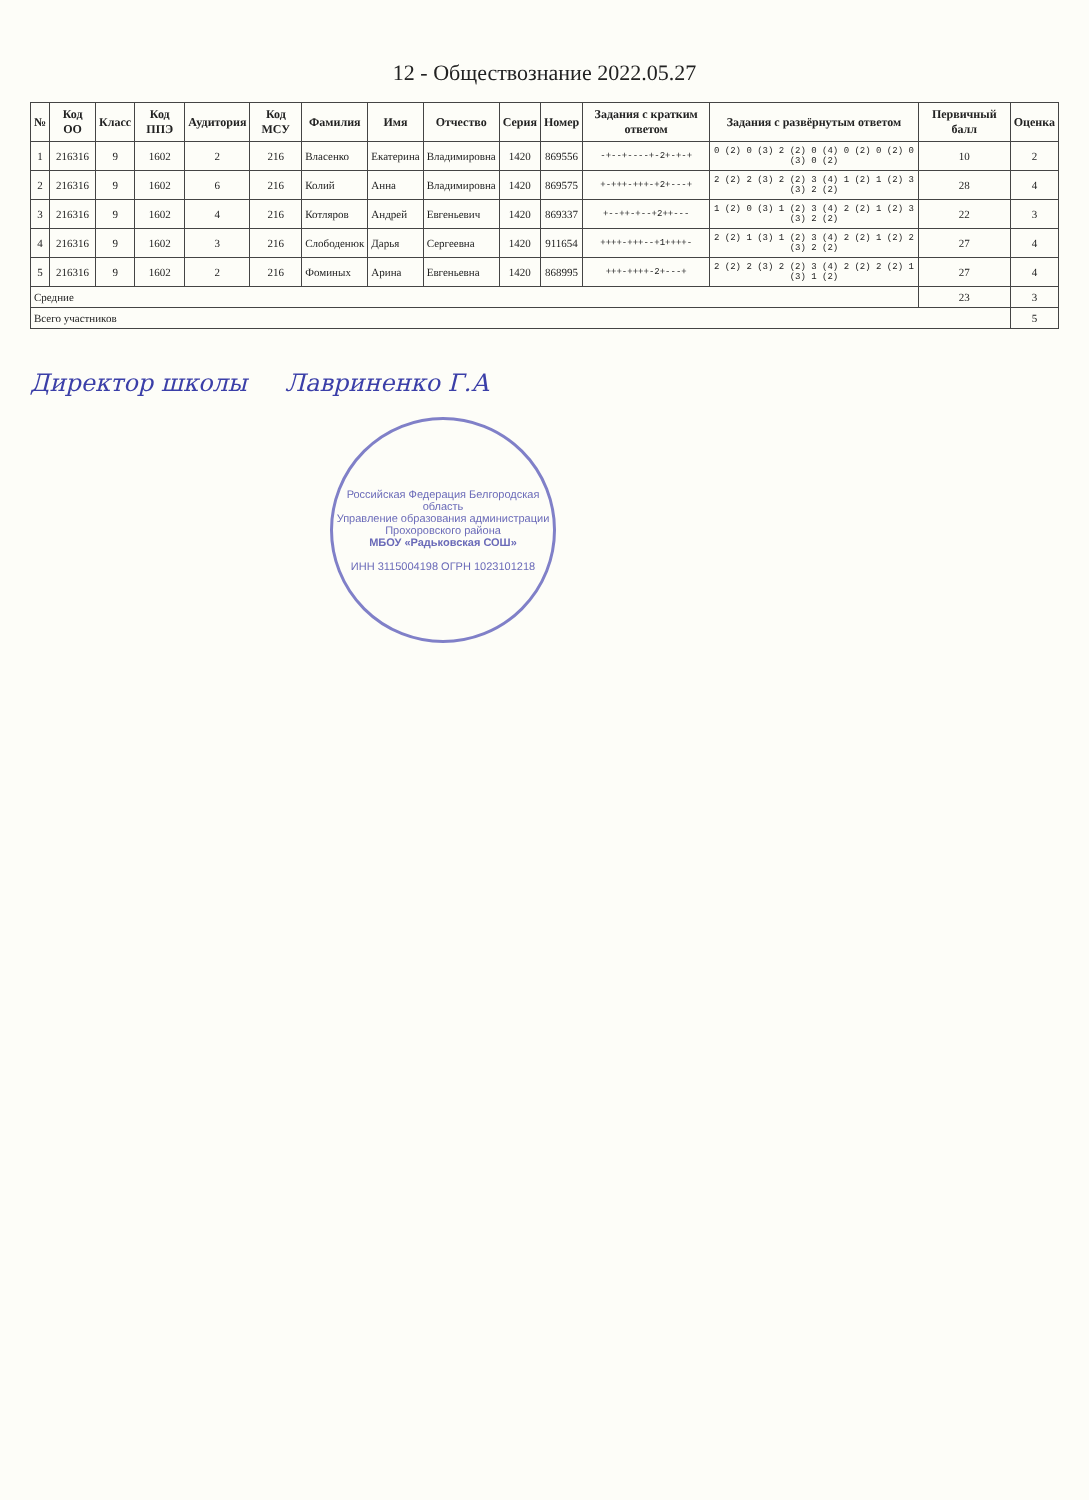12 - Обществознание 2022.05.27
| № | Код ОО | Класс | Код ППЭ | Аудитория | Код МСУ | Фамилия | Имя | Отчество | Серия | Номер | Задания с кратким ответом | Задания с развёрнутым ответом | Первичный балл | Оценка |
| --- | --- | --- | --- | --- | --- | --- | --- | --- | --- | --- | --- | --- | --- | --- |
| 1 | 216316 | 9 | 1602 | 2 | 216 | Власенко | Екатерина | Владимировна | 1420 | 869556 | -+--+----+-2+-+-+ | 0 (2) 0 (3) 2 (2) 0 (4) 0 (2) 0 (2) 0 (3) 0 (2) | 10 | 2 |
| 2 | 216316 | 9 | 1602 | 6 | 216 | Колий | Анна | Владимировна | 1420 | 869575 | +-+++-+++-+2+---+ | 2 (2) 2 (3) 2 (2) 3 (4) 1 (2) 1 (2) 3 (3) 2 (2) | 28 | 4 |
| 3 | 216316 | 9 | 1602 | 4 | 216 | Котляров | Андрей | Евгеньевич | 1420 | 869337 | +--++-+--+2++--- | 1 (2) 0 (3) 1 (2) 3 (4) 2 (2) 1 (2) 3 (3) 2 (2) | 22 | 3 |
| 4 | 216316 | 9 | 1602 | 3 | 216 | Слободенюк | Дарья | Сергеевна | 1420 | 911654 | ++++-+++--+1++++- | 2 (2) 1 (3) 1 (2) 3 (4) 2 (2) 1 (2) 2 (3) 2 (2) | 27 | 4 |
| 5 | 216316 | 9 | 1602 | 2 | 216 | Фоминых | Арина | Евгеньевна | 1420 | 868995 | +++-++++-2+---+ | 2 (2) 2 (3) 2 (2) 3 (4) 2 (2) 2 (2) 1 (3) 1 (2) | 27 | 4 |
| Средние | | | | | | | | | | | | | 23 | 3 |
| Всего участников | | | | | | | | | | | | | | 5 |
Директор школы Лавриненко Г.А
Российская Федерация Белгородская область
Управление образования администрации Прохоровского района
МБОУ «Радьковская СОШ»
ИНН 3115004198 ОГРН 1023101218